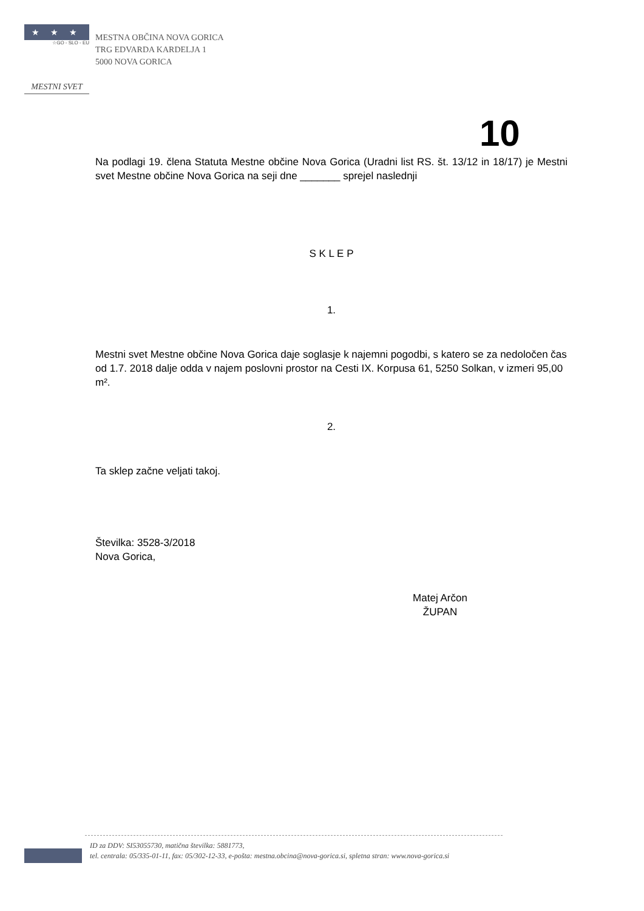★★★
☆GO - SLO - EU
MESTNI SVET
MESTNA OBČINA NOVA GORICA
TRG EDVARDA KARDELJA 1
5000 NOVA GORICA
10
Na podlagi 19. člena Statuta Mestne občine Nova Gorica (Uradni list RS. št. 13/12 in 18/17) je Mestni svet Mestne občine Nova Gorica na seji dne _______ sprejel naslednji
S K L E P
1.
Mestni svet Mestne občine Nova Gorica daje soglasje k najemni pogodbi, s katero se za nedoločen čas od 1.7. 2018 dalje odda v najem poslovni prostor na Cesti IX. Korpusa 61, 5250 Solkan, v izmeri 95,00 m².
2.
Ta sklep začne veljati takoj.
Številka: 3528-3/2018
Nova Gorica,
Matej Arčon
ŽUPAN
ID za DDV: SI53055730, matična številka: 5881773,
tel. centrala: 05/335-01-11, fax: 05/302-12-33, e-pošta: mestna.obcina@nova-gorica.si, spletna stran: www.nova-gorica.si